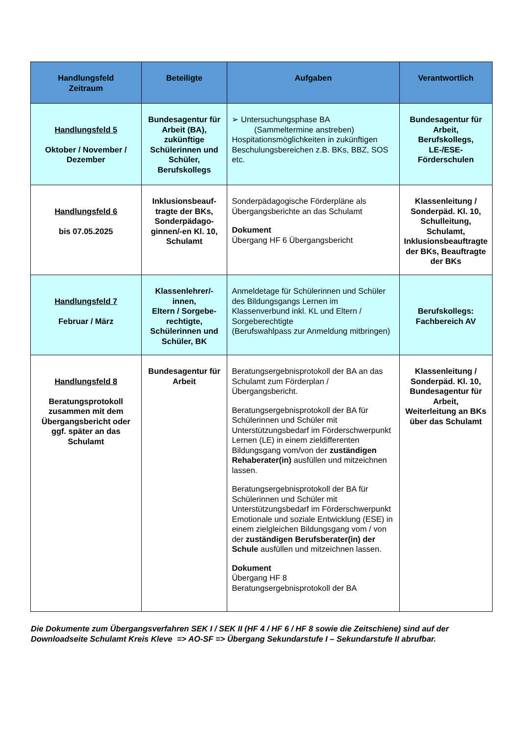| Handlungsfeld Zeitraum | Beteiligte | Aufgaben | Verantwortlich |
| --- | --- | --- | --- |
| Handlungsfeld 5 Oktober / November / Dezember | Bundesagentur für Arbeit (BA), zukünftige Schülerinnen und Schüler, Berufskollegs | ➢ Untersuchungsphase BA (Sammeltermine anstreben) Hospitationsmöglichkeiten in zukünftigen Beschulungsbereichen z.B. BKs, BBZ, SOS etc. | Bundesagentur für Arbeit, Berufskollegs, LE-/ESE- Förderschulen |
| Handlungsfeld 6 bis 07.05.2025 | Inklusionsbeauf-tragte der BKs, Sonderpädago-ginnen/-en Kl. 10, Schulamt | Sonderpädagogische Förderpläne als Übergangsberichte an das Schulamt Dokument Übergang HF 6 Übergangsbericht | Klassenleitung / Sonderpäd. Kl. 10, Schulleitung, Schulamt, Inklusionsbeauftragte der BKs, Beauftragte der BKs |
| Handlungsfeld 7 Februar / März | Klassenlehrer/-innen, Eltern / Sorgebe-rechtigte, Schülerinnen und Schüler, BK | Anmeldetage für Schülerinnen und Schüler des Bildungsgangs Lernen im Klassenverbund inkl. KL und Eltern / Sorgeberechtigte (Berufswahlpass zur Anmeldung mitbringen) | Berufskollegs: Fachbereich AV |
| Handlungsfeld 8 Beratungsprotokoll zusammen mit dem Übergangsbericht oder ggf. später an das Schulamt | Bundesagentur für Arbeit | Beratungsergebnisprotokoll der BA an das Schulamt zum Förderplan / Übergangsbericht. Beratungsergebnisprotokoll der BA für Schülerinnen und Schüler mit Unterstützungsbedarf im Förderschwerpunkt Lernen (LE) in einem zieldifferenten Bildungsgang vom/von der zuständigen Rehaberater(in) ausfüllen und mitzeichnen lassen. Beratungsergebnisprotokoll der BA für Schülerinnen und Schüler mit Unterstützungsbedarf im Förderschwerpunkt Emotionale und soziale Entwicklung (ESE) in einem zielgleichen Bildungsgang vom / von der zuständigen Berufsberater(in) der Schule ausfüllen und mitzeichnen lassen. Dokument Übergang HF 8 Beratungsergebnisprotokoll der BA | Klassenleitung / Sonderpäd. Kl. 10, Bundesagentur für Arbeit, Weiterleitung an BKs über das Schulamt |
Die Dokumente zum Übergangsverfahren SEK I / SEK II (HF 4 / HF 6 / HF 8 sowie die Zeitschiene) sind auf der Downloadseite Schulamt Kreis Kleve => AO-SF => Übergang Sekundarstufe I – Sekundarstufe II abrufbar.